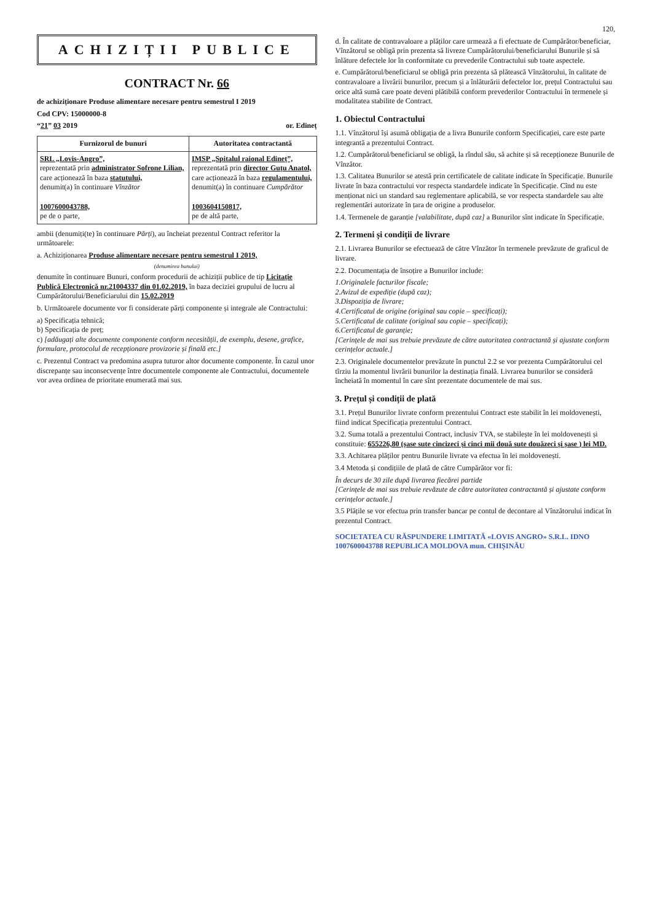120,
ACHIZIȚII PUBLICE
CONTRACT Nr. 66
de achiziționare Produse alimentare necesare pentru semestrul I 2019
Cod CPV: 15000000-8
“21” 03 2019 or. Edineț
| Furnizorul de bunuri | Autoritatea contractantă |
| --- | --- |
| SRL „Lovis-Angro”, reprezentată prin administrator Sofrone Lilian, care acționează în baza statutului, denumit(a) în continuare Vînzător 1007600043788, pe de o parte, | IMSP „Spitalul raional Edineț”, reprezentată prin director Guțu Anatol, care acționează în baza regulamentului, denumit(a) în continuare Cumpărător 1003604150817, pe de altă parte, |
ambii (denumiți(te) în continuare Părți), au încheiat prezentul Contract referitor la următoarele:
a. Achiziționarea Produse alimentare necesare pentru semestrul I 2019,
(denumirea bunului)
denumite în continuare Bunuri, conform procedurii de achiziții publice de tip Licitație Publică Electronică nr.21004337 din 01.02.2019, în baza deciziei grupului de lucru al Cumpărătorului/Beneficiarului din 15.02.2019
b. Următoarele documente vor fi considerate părți componente și integrale ale Contractului:
a) Specificația tehnică;
b) Specificația de preț;
c) [adăugați alte documente componente conform necesității, de exemplu, desene, grafice, formulare, protocolul de recepționare provizorie și finală etc.]
c. Prezentul Contract va predomina asupra tuturor altor documente componente. În cazul unor discrepanțe sau inconsecvențe între documentele componente ale Contractului, documentele vor avea ordinea de prioritate enumerată mai sus.
d. În calitate de contravaloare a plăților care urmează a fi efectuate de Cumpărător/beneficiar, Vînzătorul se obligă prin prezenta să livreze Cumpărătorului/beneficiarului Bunurile și să înlăture defectele lor în conformitate cu prevederile Contractului sub toate aspectele.
e. Cumpărătorul/beneficiarul se obligă prin prezenta să plătească Vînzătorului, în calitate de contravaloare a livrării bunurilor, precum și a înlăturării defectelor lor, prețul Contractului sau orice altă sumă care poate deveni plătibilă conform prevederilor Contractului în termenele și modalitatea stabilite de Contract.
1. Obiectul Contractului
1.1. Vînzătorul își asumă obligația de a livra Bunurile conform Specificației, care este parte integrantă a prezentului Contract.
1.2. Cumpărătorul/beneficiarul se obligă, la rîndul său, să achite și să recepționeze Bunurile de Vînzător.
1.3. Calitatea Bunurilor se atestă prin certificatele de calitate indicate în Specificație. Bunurile livrate în baza contractului vor respecta standardele indicate în Specificație. Cînd nu este menționat nici un standard sau reglementare aplicabilă, se vor respecta standardele sau alte reglementări autorizate în țara de origine a produselor.
1.4. Termenele de garanție [valabilitate, după caz] a Bunurilor sînt indicate în Specificație.
2. Termeni și condiții de livrare
2.1. Livrarea Bunurilor se efectuează de către Vînzător în termenele prevăzute de graficul de livrare.
2.2. Documentația de însoțire a Bunurilor include:
1.Originalele facturilor fiscale;
2.Avizul de expediție (după caz);
3.Dispoziția de livrare;
4.Certificatul de origine (original sau copie – specificați);
5.Certificatul de calitate (original sau copie – specificați);
6.Certificatul de garanție;
[Cerințele de mai sus trebuie prevăzute de către autoritatea contractantă și ajustate conform cerințelor actuale.]
2.3. Originalele documentelor prevăzute în punctul 2.2 se vor prezenta Cumpărătorului cel tîrziu la momentul livrării bunurilor la destinația finală. Livrarea bunurilor se consideră încheiată în momentul în care sînt prezentate documentele de mai sus.
3. Prețul și condiții de plată
3.1. Prețul Bunurilor livrate conform prezentului Contract este stabilit în lei moldovenești, fiind indicat Specificația prezentului Contract.
3.2. Suma totală a prezentului Contract, inclusiv TVA, se stabilește în lei moldovenești și constituie: 655226,80 (șase sute cincizeci și cinci mii două sute douăzeci și șase ) lei MD.
3.3. Achitarea plăților pentru Bunurile livrate va efectua în lei moldovenești.
3.4 Metoda și condițiile de plată de către Cumpărător vor fi:
În decurs de 30 zile după livrarea fiecărei partide
[Cerințele de mai sus trebuie revăzute de către autoritatea contractantă și ajustate conform cerințelor actuale.]
3.5 Plățile se vor efectua prin transfer bancar pe contul de decontare al Vînzătorului indicat în prezentul Contract.
SOCIETATEA CU RĂSPUNDERE LIMITATĂ «LOVIS ANGRO» S.R.L. IDNO 1007600043788 REPUBLICA MOLDOVA mun. CHIȘINĂU